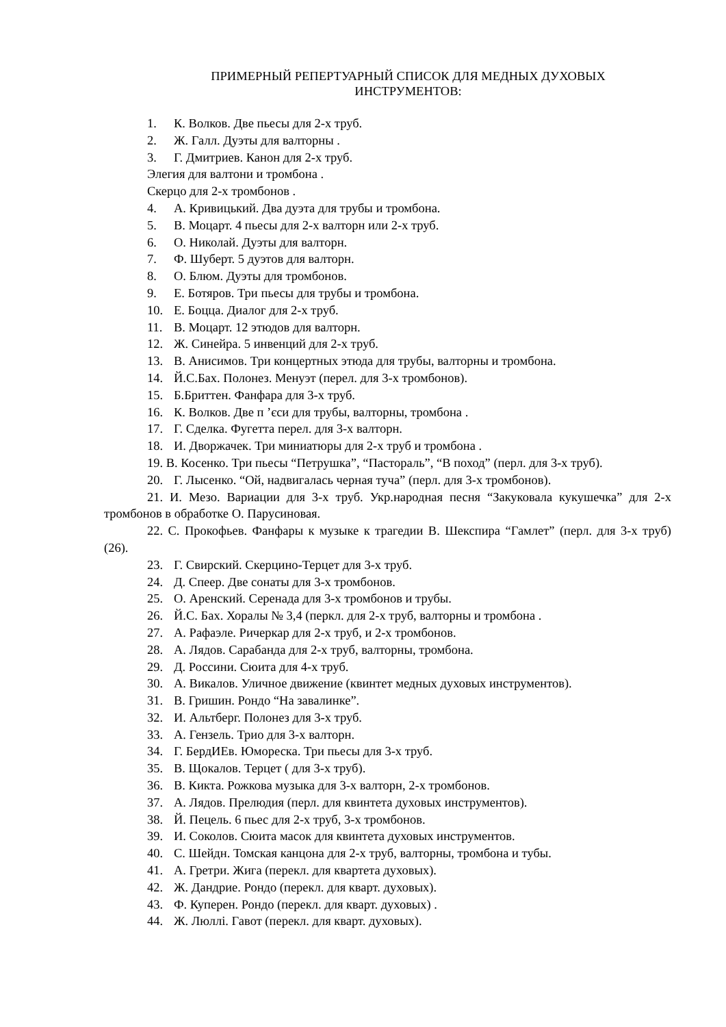ПРИМЕРНЫЙ РЕПЕРТУАРНЫЙ СПИСОК ДЛЯ МЕДНЫХ ДУХОВЫХ
ИНСТРУМЕНТОВ:
1. К. Волков. Две пьесы для 2-х труб.
2. Ж. Галл. Дуэты для валторны .
3. Г. Дмитриев. Канон для 2-х труб.
Элегия для валтони и тромбона .
Скерцо для 2-х тромбонов .
4. А. Кривицький. Два дуэта для трубы и тромбона.
5. В. Моцарт. 4 пьесы для 2-х валторн или 2-х труб.
6. О. Николай. Дуэты для валторн.
7. Ф. Шуберт. 5 дуэтов для валторн.
8. О. Блюм. Дуэты для тромбонов.
9. Е. Ботяров. Три пьесы для трубы и тромбона.
10. Е. Боцца. Диалог для 2-х труб.
11. В. Моцарт. 12 этюдов для валторн.
12. Ж. Синейра. 5 инвенций для 2-х труб.
13. В. Анисимов. Три концертных этюда для трубы, валторны и тромбона.
14. Й.С.Бах. Полонез. Менуэт (перел. для 3-х тромбонов).
15. Б.Бриттен. Фанфара для 3-х труб.
16. К. Волков. Две п ’єси для трубы, валторны, тромбона .
17. Г. Сделка. Фугетта перел. для 3-х валторн.
18. И. Дворжачек. Три миниатюры для 2-х труб и тромбона .
19. В. Косенко. Три пьесы “Петрушка”, “Пастораль”, “В поход” (перл. для 3-х труб).
20. Г. Лысенко. “Ой, надвигалась черная туча” (перл. для 3-х тромбонов).
21. И. Мезо. Вариации для 3-х труб. Укр.народная песня “Закуковала кукушечка” для 2-х тромбонов в обработке О. Парусиновая.
22. С. Прокофьев. Фанфары к музыке к трагедии В. Шекспира “Гамлет” (перл. для 3-х труб) (26).
23. Г. Свирский. Скерцино-Терцет для 3-х труб.
24. Д. Спеер. Две сонаты для 3-х тромбонов.
25. О. Аренский. Серенада для 3-х тромбонов и трубы.
26. Й.С. Бах. Хоралы № 3,4 (перкл. для 2-х труб, валторны и тромбона .
27. А. Рафаэле. Ричеркар для 2-х труб, и 2-х тромбонов.
28. А. Лядов. Сарабанда для 2-х труб, валторны, тромбона.
29. Д. Россини. Сюита для 4-х труб.
30. А. Викалов. Уличное движение (квинтет медных духовых инструментов).
31. В. Гришин. Рондо “На завалинке”.
32. И. Альтберг. Полонез для 3-х труб.
33. А. Гензель. Трио для 3-х валторн.
34. Г. БердИЕв. Юмореска. Три пьесы для 3-х труб.
35. В. Щокалов. Терцет ( для 3-х труб).
36. В. Кикта. Рожкова музыка для 3-х валторн, 2-х тромбонов.
37. А. Лядов. Прелюдия (перл. для квинтета духовых инструментов).
38. Й. Пецель. 6 пьес для 2-х труб, 3-х тромбонов.
39. И. Соколов. Сюита масок для квинтета духовых инструментов.
40. С. Шейдн. Томская канцона для 2-х труб, валторны, тромбона и тубы.
41. А. Гретри. Жига (перекл. для квартета духовых).
42. Ж. Дандрие. Рондо (перекл. для кварт. духовых).
43. Ф. Куперен. Рондо (перекл. для кварт. духовых) .
44. Ж. Люллі. Гавот (перекл. для кварт. духовых).